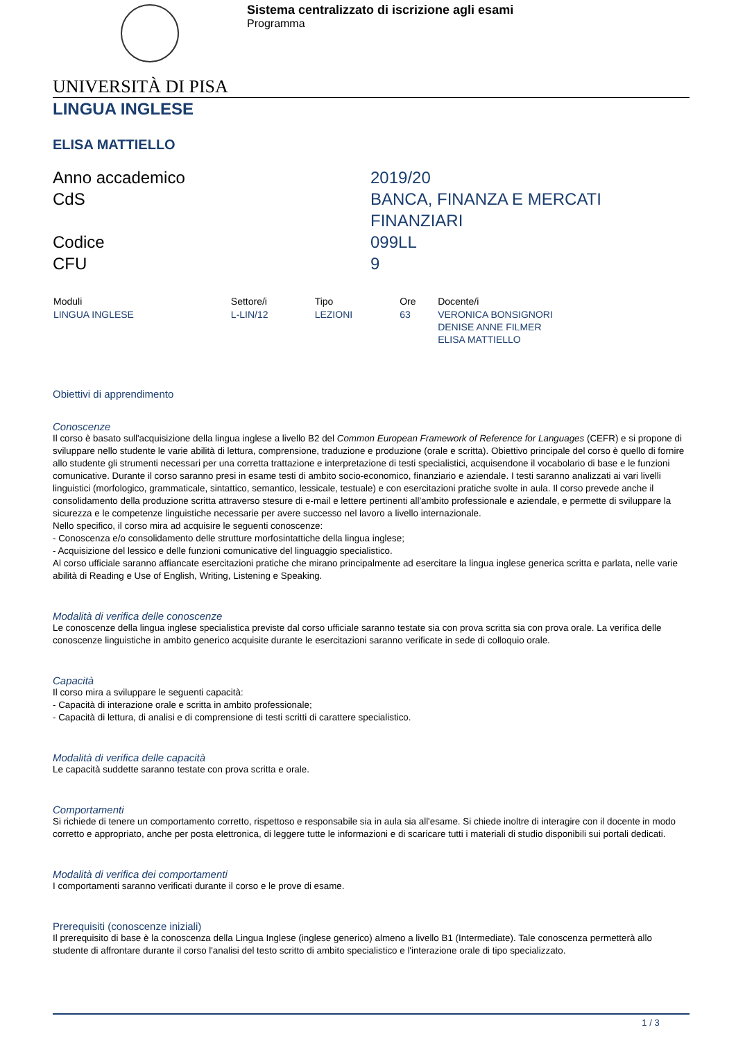Sistema centralizzato di iscrizione agli esami
Programma
UNIVERSITÀ DI PISA
LINGUA INGLESE
ELISA MATTIELLO
| Anno accademico | 2019/20 |
| CdS | BANCA, FINANZA E MERCATI FINANZIARI |
| Codice | 099LL |
| CFU | 9 |
| Moduli | Settore/i | Tipo | Ore | Docente/i |
| --- | --- | --- | --- | --- |
| LINGUA INGLESE | L-LIN/12 | LEZIONI | 63 | VERONICA BONSIGNORI DENISE ANNE FILMER ELISA MATTIELLO |
Obiettivi di apprendimento
Conoscenze
Il corso è basato sull'acquisizione della lingua inglese a livello B2 del Common European Framework of Reference for Languages (CEFR) e si propone di sviluppare nello studente le varie abilità di lettura, comprensione, traduzione e produzione (orale e scritta). Obiettivo principale del corso è quello di fornire allo studente gli strumenti necessari per una corretta trattazione e interpretazione di testi specialistici, acquisendone il vocabolario di base e le funzioni comunicative. Durante il corso saranno presi in esame testi di ambito socio-economico, finanziario e aziendale. I testi saranno analizzati ai vari livelli linguistici (morfologico, grammaticale, sintattico, semantico, lessicale, testuale) e con esercitazioni pratiche svolte in aula. Il corso prevede anche il consolidamento della produzione scritta attraverso stesure di e-mail e lettere pertinenti all'ambito professionale e aziendale, e permette di sviluppare la sicurezza e le competenze linguistiche necessarie per avere successo nel lavoro a livello internazionale.
Nello specifico, il corso mira ad acquisire le seguenti conoscenze:
- Conoscenza e/o consolidamento delle strutture morfosintattiche della lingua inglese;
- Acquisizione del lessico e delle funzioni comunicative del linguaggio specialistico.
Al corso ufficiale saranno affiancate esercitazioni pratiche che mirano principalmente ad esercitare la lingua inglese generica scritta e parlata, nelle varie abilità di Reading e Use of English, Writing, Listening e Speaking.
Modalità di verifica delle conoscenze
Le conoscenze della lingua inglese specialistica previste dal corso ufficiale saranno testate sia con prova scritta sia con prova orale. La verifica delle conoscenze linguistiche in ambito generico acquisite durante le esercitazioni saranno verificate in sede di colloquio orale.
Capacità
Il corso mira a sviluppare le seguenti capacità:
- Capacità di interazione orale e scritta in ambito professionale;
- Capacità di lettura, di analisi e di comprensione di testi scritti di carattere specialistico.
Modalità di verifica delle capacità
Le capacità suddette saranno testate con prova scritta e orale.
Comportamenti
Si richiede di tenere un comportamento corretto, rispettoso e responsabile sia in aula sia all'esame. Si chiede inoltre di interagire con il docente in modo corretto e appropriato, anche per posta elettronica, di leggere tutte le informazioni e di scaricare tutti i materiali di studio disponibili sui portali dedicati.
Modalità di verifica dei comportamenti
I comportamenti saranno verificati durante il corso e le prove di esame.
Prerequisiti (conoscenze iniziali)
Il prerequisito di base è la conoscenza della Lingua Inglese (inglese generico) almeno a livello B1 (Intermediate). Tale conoscenza permetterà allo studente di affrontare durante il corso l'analisi del testo scritto di ambito specialistico e l'interazione orale di tipo specializzato.
1 / 3